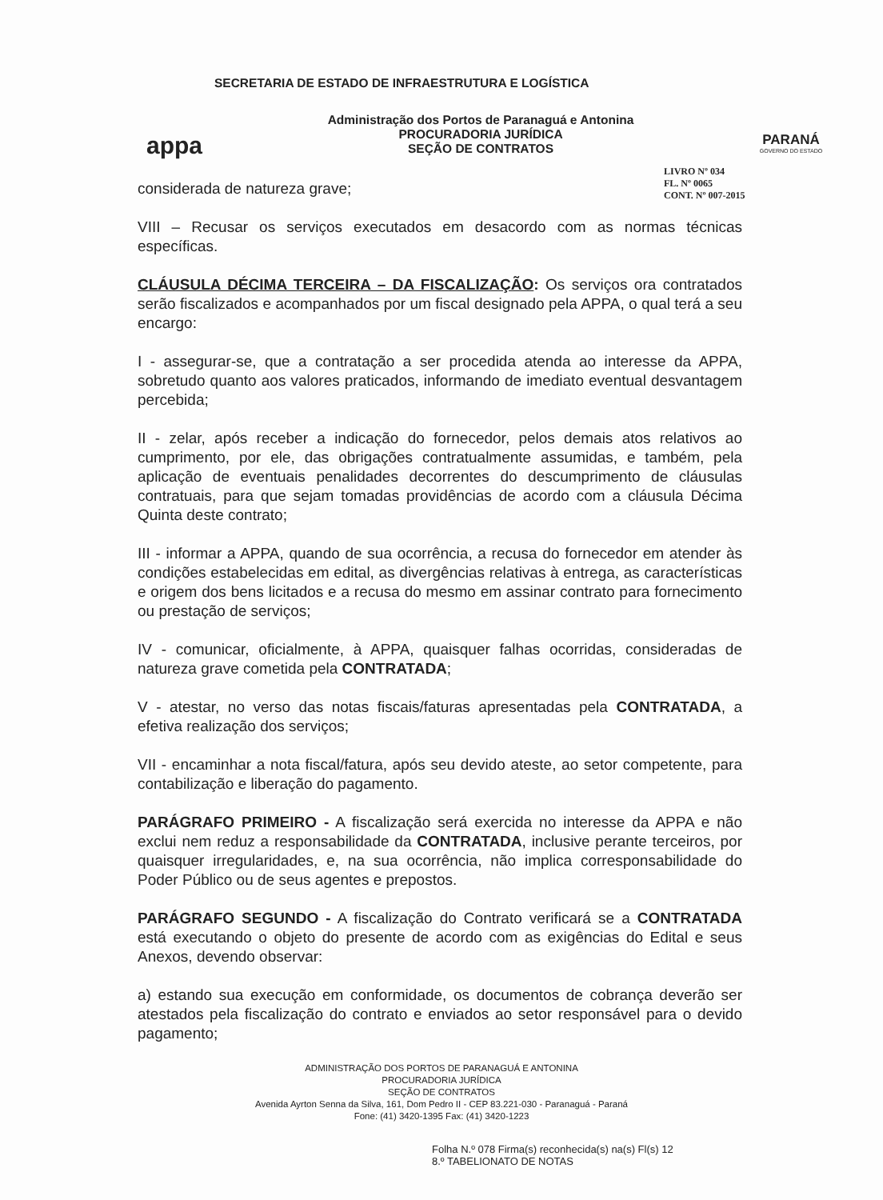appa
SECRETARIA DE ESTADO DE INFRAESTRUTURA E LOGÍSTICA
Administração dos Portos de Paranaguá e Antonina
PROCURADORIA JURÍDICA
SEÇÃO DE CONTRATOS
PARANÁ
GOVERNO DO ESTADO
LIVRO Nº 034
FL. Nº 0065
CONT. Nº 007-2015
considerada de natureza grave;
VIII – Recusar os serviços executados em desacordo com as normas técnicas específicas.
CLÁUSULA DÉCIMA TERCEIRA – DA FISCALIZAÇÃO: Os serviços ora contratados serão fiscalizados e acompanhados por um fiscal designado pela APPA, o qual terá a seu encargo:
I - assegurar-se, que a contratação a ser procedida atenda ao interesse da APPA, sobretudo quanto aos valores praticados, informando de imediato eventual desvantagem percebida;
II - zelar, após receber a indicação do fornecedor, pelos demais atos relativos ao cumprimento, por ele, das obrigações contratualmente assumidas, e também, pela aplicação de eventuais penalidades decorrentes do descumprimento de cláusulas contratuais, para que sejam tomadas providências de acordo com a cláusula Décima Quinta deste contrato;
III - informar a APPA, quando de sua ocorrência, a recusa do fornecedor em atender às condições estabelecidas em edital, as divergências relativas à entrega, as características e origem dos bens licitados e a recusa do mesmo em assinar contrato para fornecimento ou prestação de serviços;
IV - comunicar, oficialmente, à APPA, quaisquer falhas ocorridas, consideradas de natureza grave cometida pela CONTRATADA;
V - atestar, no verso das notas fiscais/faturas apresentadas pela CONTRATADA, a efetiva realização dos serviços;
VII - encaminhar a nota fiscal/fatura, após seu devido ateste, ao setor competente, para contabilização e liberação do pagamento.
PARÁGRAFO PRIMEIRO - A fiscalização será exercida no interesse da APPA e não exclui nem reduz a responsabilidade da CONTRATADA, inclusive perante terceiros, por quaisquer irregularidades, e, na sua ocorrência, não implica corresponsabilidade do Poder Público ou de seus agentes e prepostos.
PARÁGRAFO SEGUNDO - A fiscalização do Contrato verificará se a CONTRATADA está executando o objeto do presente de acordo com as exigências do Edital e seus Anexos, devendo observar:
a) estando sua execução em conformidade, os documentos de cobrança deverão ser atestados pela fiscalização do contrato e enviados ao setor responsável para o devido pagamento;
ADMINISTRAÇÃO DOS PORTOS DE PARANAGUÁ E ANTONINA
PROCURADORIA JURÍDICA
SEÇÃO DE CONTRATOS
Avenida Ayrton Senna da Silva, 161, Dom Pedro II - CEP 83.221-030 - Paranaguá - Paraná
Fone: (41) 3420-1395 Fax: (41) 3420-1223
Folha N.º 078 Firma(s) reconhecida(s) na(s) Fl(s) 12
8.º TABELIONATO DE NOTAS